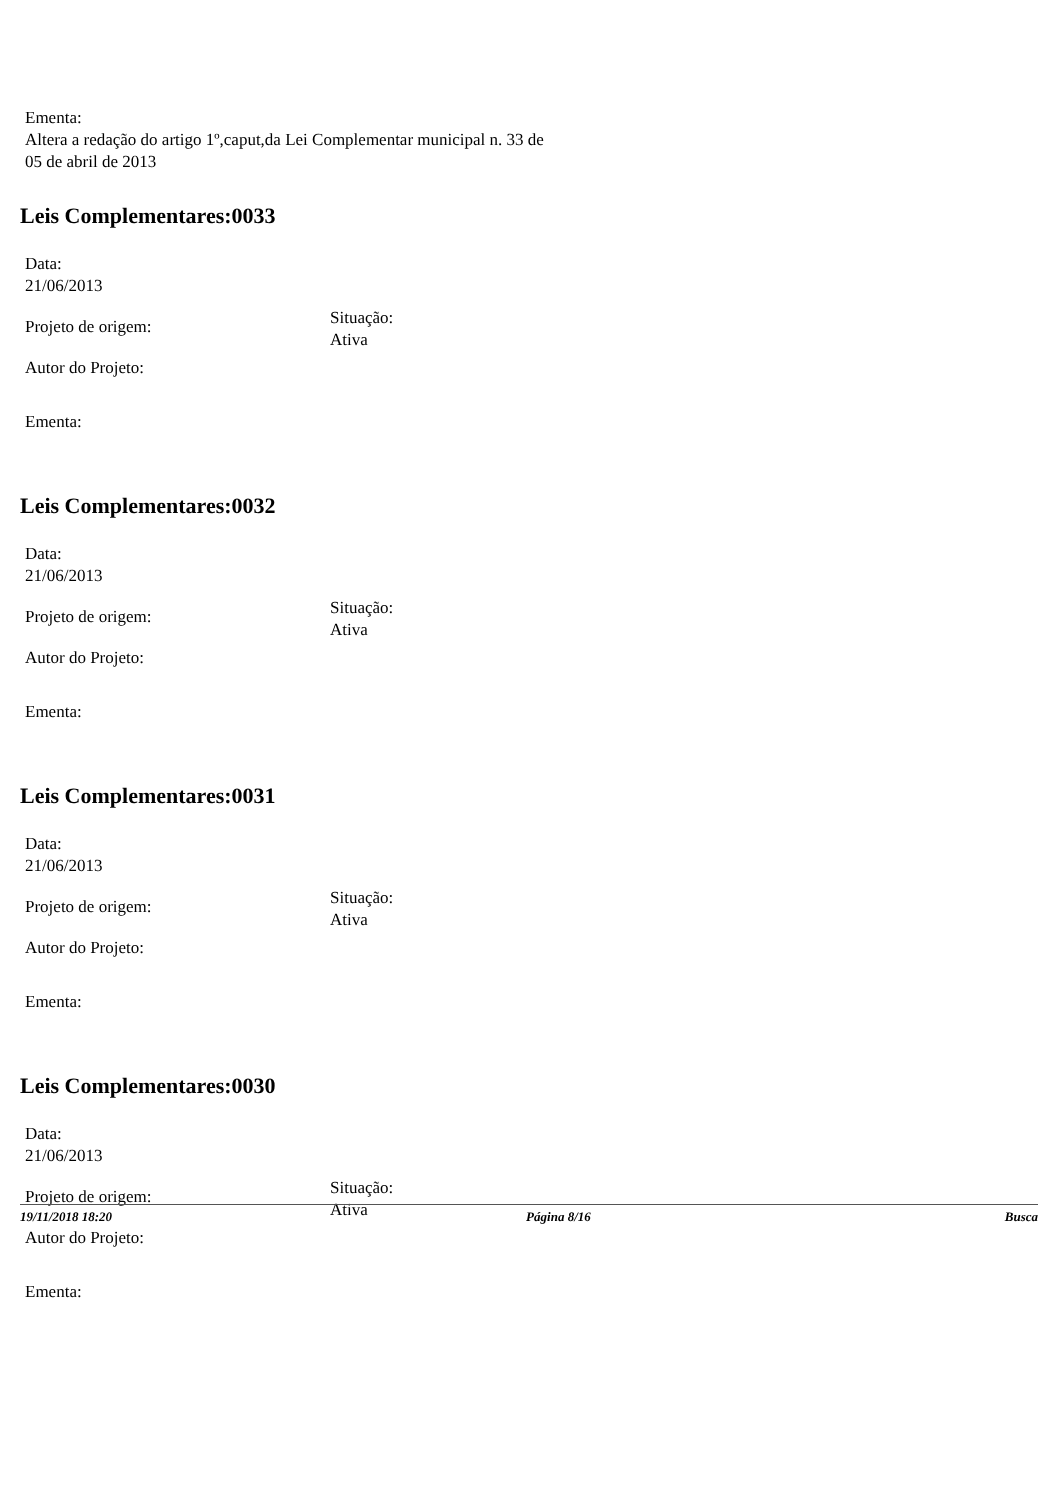Ementa:
Altera a redação do artigo 1º,caput,da Lei Complementar municipal n. 33 de
05 de abril de 2013
Leis Complementares:0033
Data:
21/06/2013
Projeto de origem:
Situação:
Ativa
Autor do Projeto:
Ementa:
Leis Complementares:0032
Data:
21/06/2013
Projeto de origem:
Situação:
Ativa
Autor do Projeto:
Ementa:
Leis Complementares:0031
Data:
21/06/2013
Projeto de origem:
Situação:
Ativa
Autor do Projeto:
Ementa:
Leis Complementares:0030
Data:
21/06/2013
Projeto de origem:
Situação:
Ativa
Autor do Projeto:
Ementa:
19/11/2018 18:20 Página 8/16 Busca